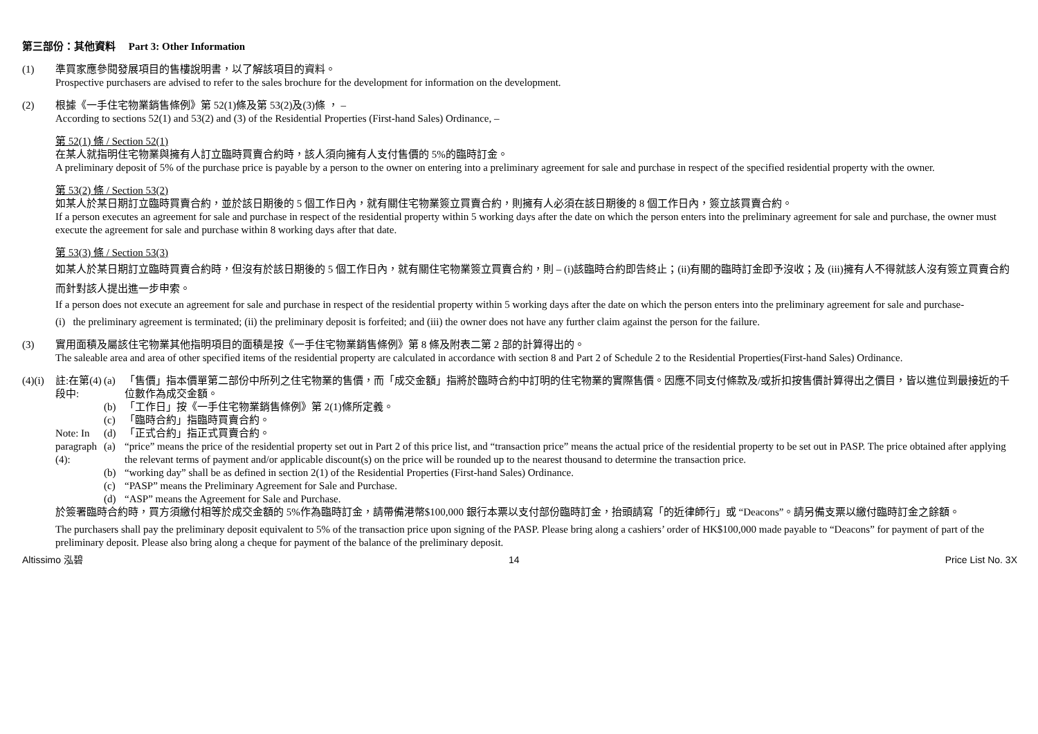第三部份：其他資料 Part 3: Other Information
(1) 準買家應參閱發展項目的售樓說明書，以了解該項目的資料。
Prospective purchasers are advised to refer to the sales brochure for the development for information on the development.
(2) 根據《一手住宅物業銷售條例》第 52(1)條及第 53(2)及(3)條 ， –
According to sections 52(1) and 53(2) and (3) of the Residential Properties (First-hand Sales) Ordinance, –
第 52(1) 條 / Section 52(1)
在某人就指明住宅物業與擁有人訂立臨時買賣合約時，該人須向擁有人支付售價的 5%的臨時訂金。
A preliminary deposit of 5% of the purchase price is payable by a person to the owner on entering into a preliminary agreement for sale and purchase in respect of the specified residential property with the owner.
第 53(2) 條 / Section 53(2)
如某人於某日期訂立臨時買賣合約，並於該日期後的 5 個工作日內，就有關住宅物業簽立買賣合約，則擁有人必須在該日期後的 8 個工作日內，簽立該買賣合約。
If a person executes an agreement for sale and purchase in respect of the residential property within 5 working days after the date on which the person enters into the preliminary agreement for sale and purchase, the owner must execute the agreement for sale and purchase within 8 working days after that date.
第 53(3) 條 / Section 53(3)
如某人於某日期訂立臨時買賣合約時，但沒有於該日期後的 5 個工作日內，就有關住宅物業簽立買賣合約，則 – (i)該臨時合約即告終止；(ii)有關的臨時訂金即予沒收；及 (iii)擁有人不得就該人沒有簽立買賣合約而針對該人提出進一步申索。
If a person does not execute an agreement for sale and purchase in respect of the residential property within 5 working days after the date on which the person enters into the preliminary agreement for sale and purchase-
(i) the preliminary agreement is terminated; (ii) the preliminary deposit is forfeited; and (iii) the owner does not have any further claim against the person for the failure.
(3) 實用面積及屬該住宅物業其他指明項目的面積是按《一手住宅物業銷售條例》第 8 條及附表二第 2 部的計算得出的。
The saleable area and area of other specified items of the residential property are calculated in accordance with section 8 and Part 2 of Schedule 2 to the Residential Properties(First-hand Sales) Ordinance.
(4)(i)
註:在第(4)段中:
Note: In paragraph (4):
(a) 「售價」指本價單第二部份中所列之住宅物業的售價，而「成交金額」指將於臨時合約中訂明的住宅物業的實際售價。因應不同支付條款及/或折扣按售價計算得出之價目，皆以進位到最接近的千位數作為成交金額。
(b) 「工作日」按《一手住宅物業銷售條例》第 2(1)條所定義。
(c) 「臨時合約」指臨時買賣合約。
(d) 「正式合約」指正式買賣合約。
(a) “price” means the price of the residential property set out in Part 2 of this price list, and “transaction price” means the actual price of the residential property to be set out in PASP. The price obtained after applying the relevant terms of payment and/or applicable discount(s) on the price will be rounded up to the nearest thousand to determine the transaction price.
(b) “working day” shall be as defined in section 2(1) of the Residential Properties (First-hand Sales) Ordinance.
(c) “PASP” means the Preliminary Agreement for Sale and Purchase.
(d) “ASP” means the Agreement for Sale and Purchase.
於簽署臨時合約時，買方須繳付相等於成交金額的 5%作為臨時訂金，請帶備港幣$100,000 銀行本票以支付部份臨時訂金，抬頭請寫「的近律師行」或 “Deacons”。請另備支票以繳付臨時訂金之餘額。
The purchasers shall pay the preliminary deposit equivalent to 5% of the transaction price upon signing of the PASP. Please bring along a cashiers’ order of HK$100,000 made payable to “Deacons” for payment of part of the preliminary deposit. Please also bring along a cheque for payment of the balance of the preliminary deposit.
Altissimo 泓碧 14 Price List No. 3X